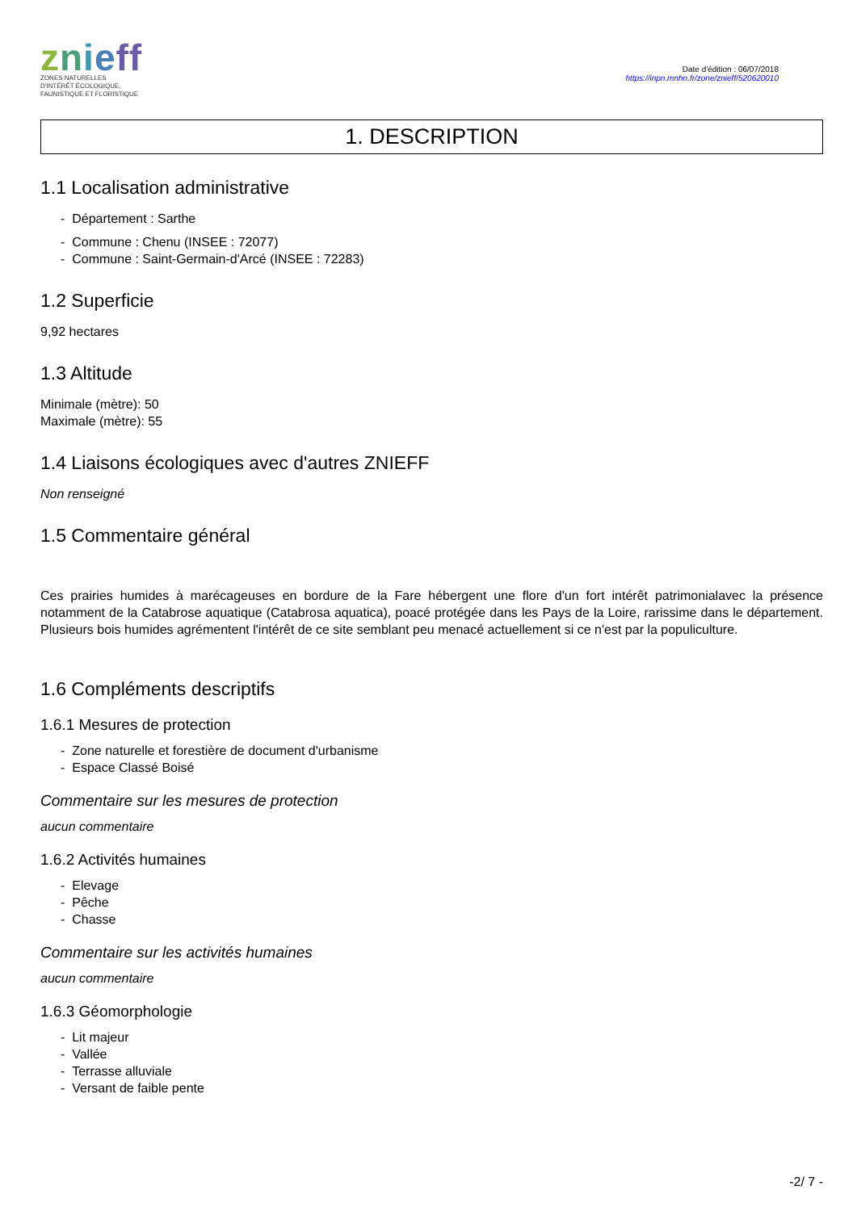znieff
ZONES NATURELLES
D'INTÉRÊT ÉCOLOGIQUE,
FAUNISTIQUE ET FLORISTIQUE
Date d'édition : 06/07/2018
https://inpn.mnhn.fr/zone/znieff/520620010
1. DESCRIPTION
1.1 Localisation administrative
- Département : Sarthe
- Commune : Chenu (INSEE : 72077)
- Commune : Saint-Germain-d'Arcé (INSEE : 72283)
1.2 Superficie
9,92 hectares
1.3 Altitude
Minimale (mètre): 50
Maximale (mètre): 55
1.4 Liaisons écologiques avec d'autres ZNIEFF
Non renseigné
1.5 Commentaire général
Ces prairies humides à marécageuses en bordure de la Fare hébergent une flore d'un fort intérêt patrimonialavec la présence notamment de la Catabrose aquatique (Catabrosa aquatica), poacé protégée dans les Pays de la Loire, rarissime dans le département. Plusieurs bois humides agrémentent l'intérêt de ce site semblant peu menacé actuellement si ce n'est par la populiculture.
1.6 Compléments descriptifs
1.6.1 Mesures de protection
- Zone naturelle et forestière de document d'urbanisme
- Espace Classé Boisé
Commentaire sur les mesures de protection
aucun commentaire
1.6.2 Activités humaines
- Elevage
- Pêche
- Chasse
Commentaire sur les activités humaines
aucun commentaire
1.6.3 Géomorphologie
- Lit majeur
- Vallée
- Terrasse alluviale
- Versant de faible pente
-2/ 7 -